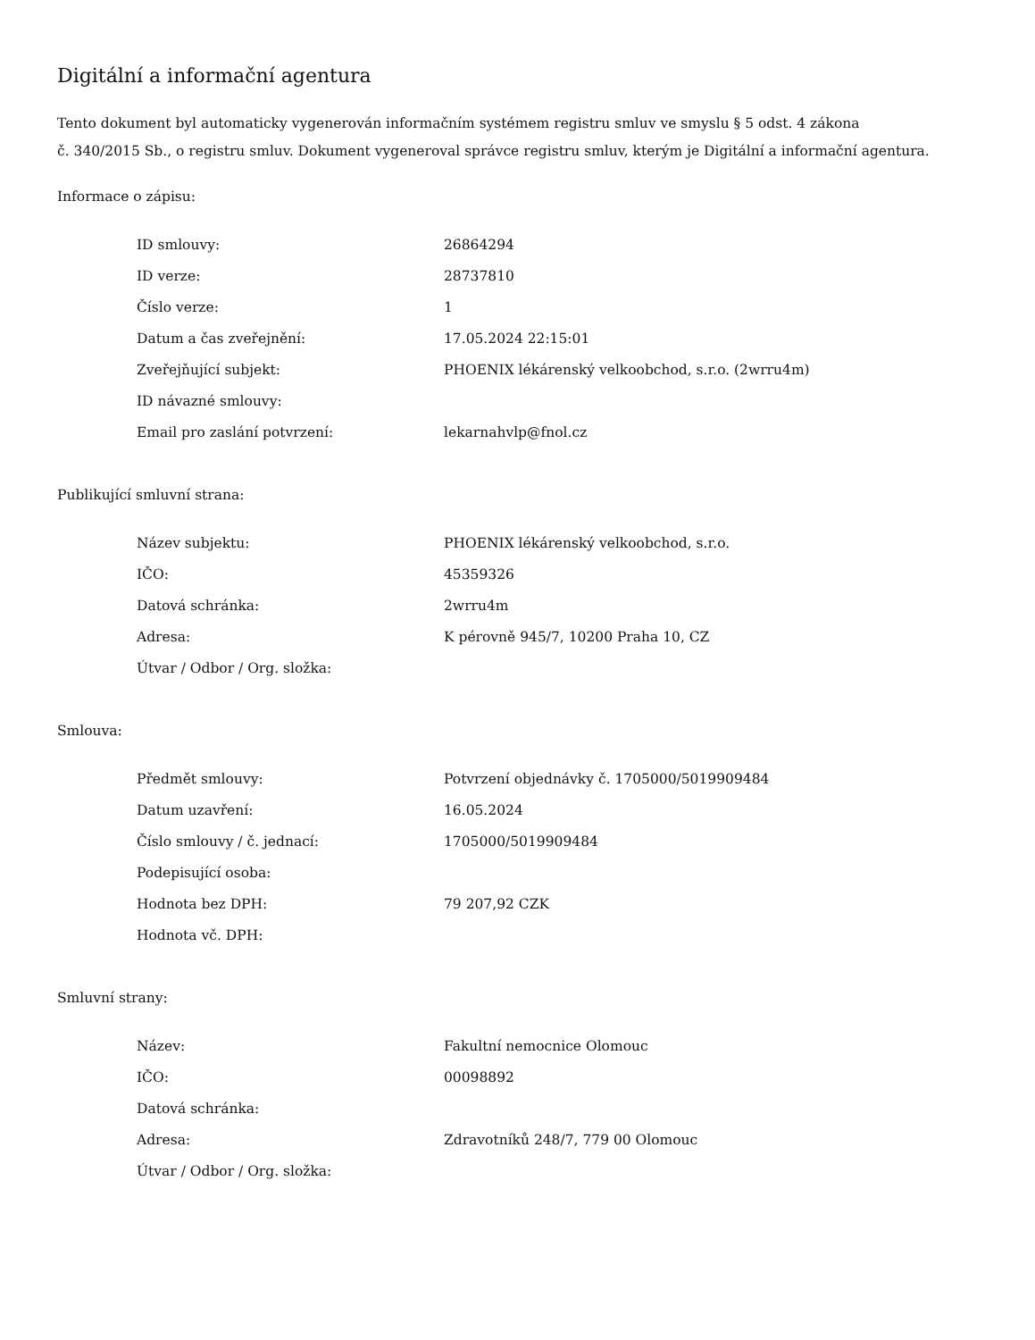Digitální a informační agentura
Tento dokument byl automaticky vygenerován informačním systémem registru smluv ve smyslu § 5 odst. 4 zákona
č. 340/2015 Sb., o registru smluv. Dokument vygeneroval správce registru smluv, kterým je Digitální a informační agentura.
Informace o zápisu:
| ID smlouvy: | 26864294 |
| ID verze: | 28737810 |
| Číslo verze: | 1 |
| Datum a čas zveřejnění: | 17.05.2024 22:15:01 |
| Zveřejňující subjekt: | PHOENIX lékárenský velkoobchod, s.r.o. (2wrru4m) |
| ID návazné smlouvy: | |
| Email pro zaslání potvrzení: | lekarnahvlp@fnol.cz |
Publikující smluvní strana:
| Název subjektu: | PHOENIX lékárenský velkoobchod, s.r.o. |
| IČO: | 45359326 |
| Datová schránka: | 2wrru4m |
| Adresa: | K pérovně 945/7, 10200 Praha 10, CZ |
| Útvar / Odbor / Org. složka: | |
Smlouva:
| Předmět smlouvy: | Potvrzení objednávky č. 1705000/5019909484 |
| Datum uzavření: | 16.05.2024 |
| Číslo smlouvy / č. jednací: | 1705000/5019909484 |
| Podepisující osoba: | |
| Hodnota bez DPH: | 79 207,92 CZK |
| Hodnota vč. DPH: | |
Smluvní strany:
| Název: | Fakultní nemocnice Olomouc |
| IČO: | 00098892 |
| Datová schránka: | |
| Adresa: | Zdravotníků 248/7, 779 00 Olomouc |
| Útvar / Odbor / Org. složka: | |